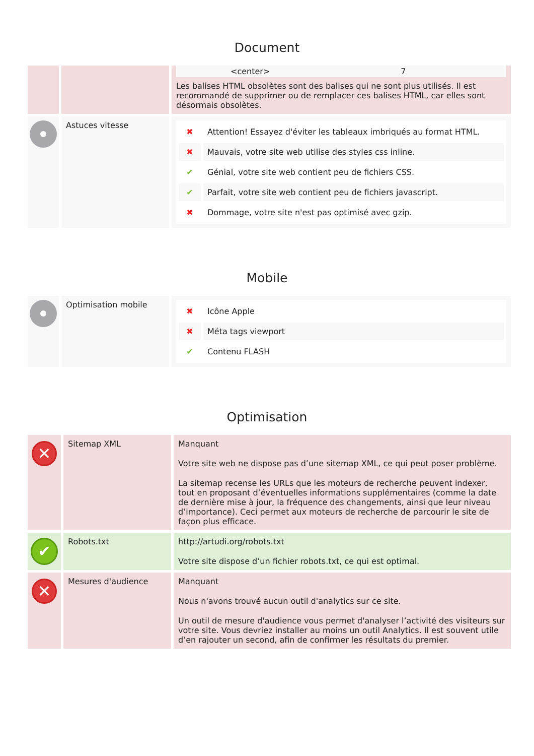Document
| | | <center> 7 Les balises HTML obsolètes sont des balises qui ne sont plus utilisés. Il est recommandé de supprimer ou de remplacer ces balises HTML, car elles sont désormais obsolètes. |
| | Astuces vitesse | / ✖ / Attention! Essayez d'éviter les tableaux imbriqués au format HTML. / / ✖ / Mauvais, votre site web utilise des styles css inline. / / ✔ / Génial, votre site web contient peu de fichiers CSS. / / ✔ / Parfait, votre site web contient peu de fichiers javascript. / / ✖ / Dommage, votre site n'est pas optimisé avec gzip. / |
Mobile
| | Optimisation mobile | / ✖ / Icône Apple / / ✖ / Méta tags viewport / / ✔ / Contenu FLASH / |
Optimisation
| ✕ | Sitemap XML | Manquant Votre site web ne dispose pas d’une sitemap XML, ce qui peut poser problème. La sitemap recense les URLs que les moteurs de recherche peuvent indexer, tout en proposant d’éventuelles informations supplémentaires (comme la date de dernière mise à jour, la fréquence des changements, ainsi que leur niveau d’importance). Ceci permet aux moteurs de recherche de parcourir le site de façon plus efficace. |
| ✔ | Robots.txt | http://artudi.org/robots.txt Votre site dispose d’un fichier robots.txt, ce qui est optimal. |
| ✕ | Mesures d'audience | Manquant Nous n'avons trouvé aucun outil d'analytics sur ce site. Un outil de mesure d'audience vous permet d'analyser l’activité des visiteurs sur votre site. Vous devriez installer au moins un outil Analytics. Il est souvent utile d’en rajouter un second, afin de confirmer les résultats du premier. |